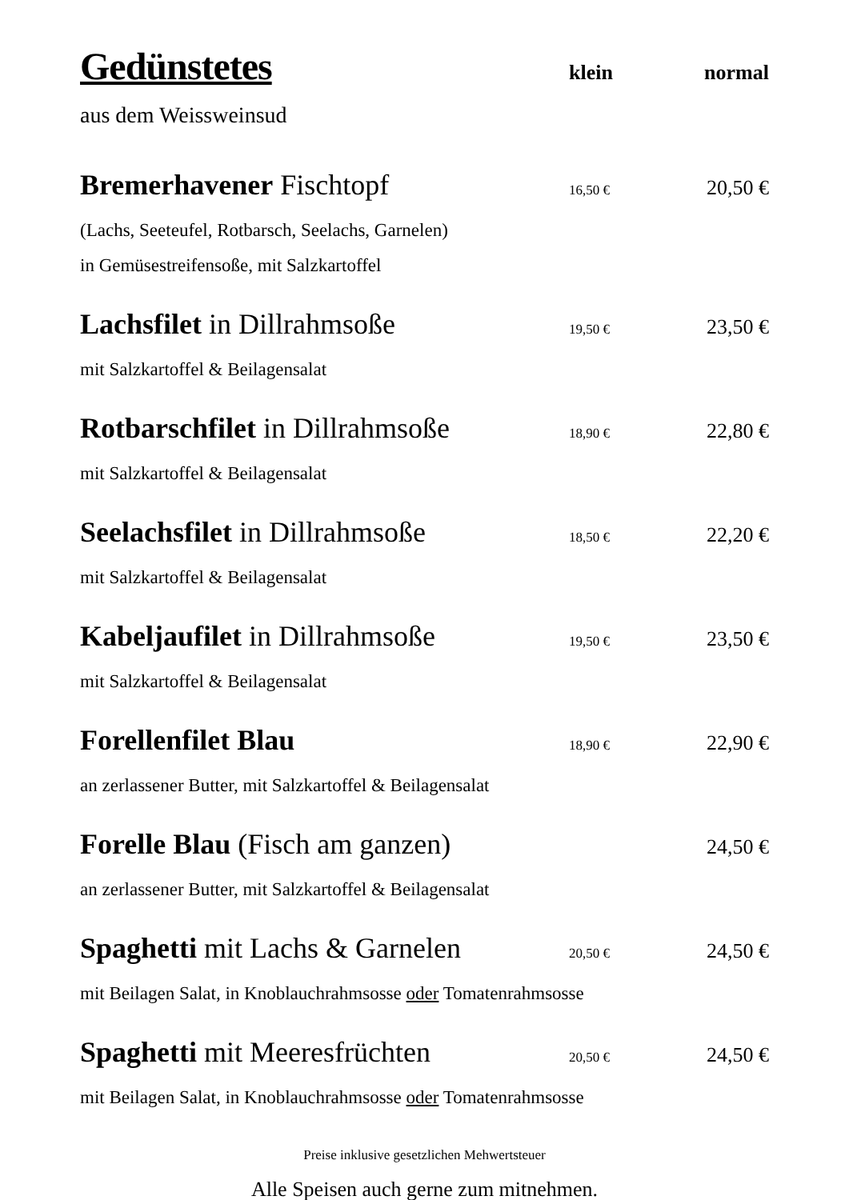Gedünstetes
klein normal
aus dem Weissweinsud
Bremerhavener Fischtopf
16,50 €
20,50 €
(Lachs, Seeteufel, Rotbarsch, Seelachs, Garnelen)
in Gemüsestreifensoße, mit Salzkartoffel
Lachsfilet in Dillrahmsoße
19,50 €
23,50 €
mit Salzkartoffel & Beilagensalat
Rotbarschfilet in Dillrahmsoße
18,90 €
22,80 €
mit Salzkartoffel & Beilagensalat
Seelachsfilet in Dillrahmsoße
18,50 €
22,20 €
mit Salzkartoffel & Beilagensalat
Kabeljaufilet in Dillrahmsoße
19,50 €
23,50 €
mit Salzkartoffel & Beilagensalat
Forellenfilet Blau
18,90 €
22,90 €
an zerlassener Butter, mit Salzkartoffel & Beilagensalat
Forelle Blau (Fisch am ganzen)
24,50 €
an zerlassener Butter, mit Salzkartoffel & Beilagensalat
Spaghetti mit Lachs & Garnelen
20,50 €
24,50 €
mit Beilagen Salat, in Knoblauchrahmsosse oder Tomatenrahmsosse
Spaghetti mit Meeresfrüchten
20,50 €
24,50 €
mit Beilagen Salat, in Knoblauchrahmsosse oder Tomatenrahmsosse
Preise inklusive gesetzlichen Mehwertsteuer
Alle Speisen auch gerne zum mitnehmen.